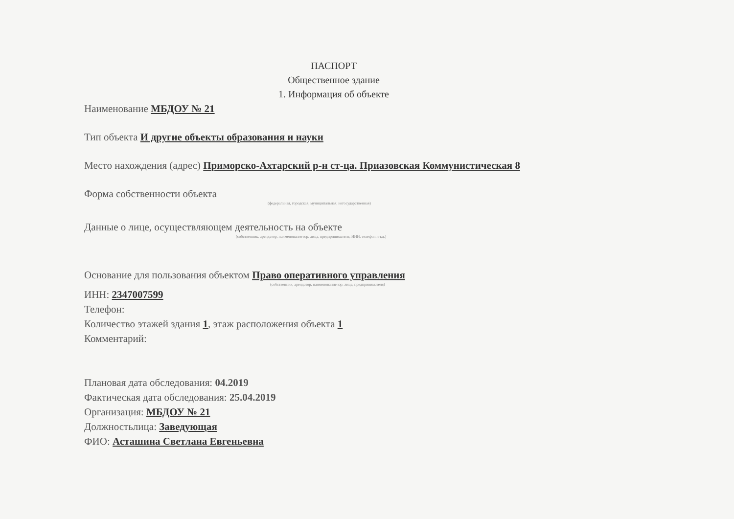ПАСПОРТ
Общественное здание
1. Информация об объекте
Наименование МБДОУ № 21
Тип объекта И другие объекты образования и науки
Место нахождения (адрес) Приморско-Ахтарский р-н ст-ца. Приазовская Коммунистическая 8
Форма собственности объекта
(федеральная, городская, муниципальная, негосударственная)
Данные о лице, осуществляющем деятельность на объекте
(собственник, арендатор, наименование юр. лица, предпринимателя, ИНН, телефон и т.д.)
Основание для пользования объектом Право оперативного управления
(собственник, арендатор, наименование юр. лица, предпринимателя)
ИНН: 2347007599
Телефон:
Количество этажей здания 1, этаж расположения объекта 1
Комментарий:
Плановая дата обследования: 04.2019
Фактическая дата обследования: 25.04.2019
Организация: МБДОУ № 21
Должностьлица: Заведующая
ФИО: Асташина Светлана Евгеньевна